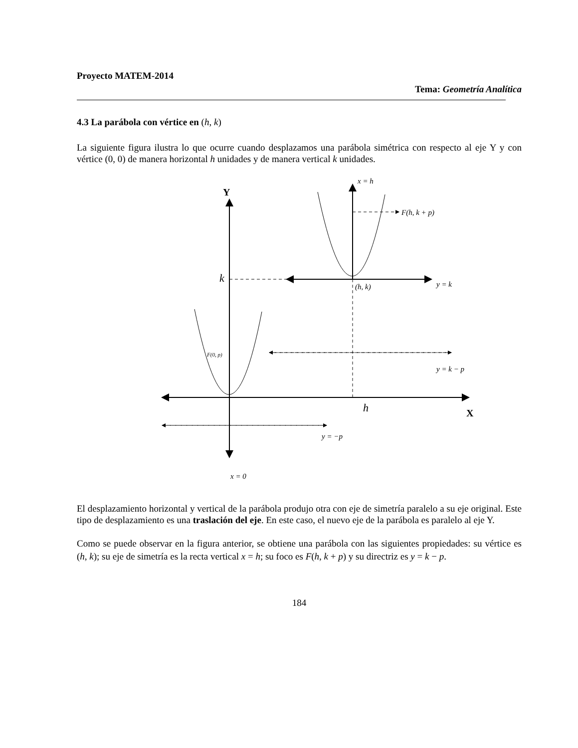Proyecto MATEM-2014
Tema: Geometría Analítica
4.3 La parábola con vértice en (h, k)
La siguiente figura ilustra lo que ocurre cuando desplazamos una parábola simétrica con respecto al eje Y y con vértice (0, 0) de manera horizontal h unidades y de manera vertical k unidades.
Y
X
x = h
F(h, k + p)
k
(h, k)
y = k
F(0, p)
y = k − p
h
y = −p
x = 0
El desplazamiento horizontal y vertical de la parábola produjo otra con eje de simetría paralelo a su eje original. Este tipo de desplazamiento es una traslación del eje. En este caso, el nuevo eje de la parábola es paralelo al eje Y.
Como se puede observar en la figura anterior, se obtiene una parábola con las siguientes propiedades: su vértice es (h, k); su eje de simetría es la recta vertical x = h; su foco es F(h, k + p) y su directriz es y = k − p.
184